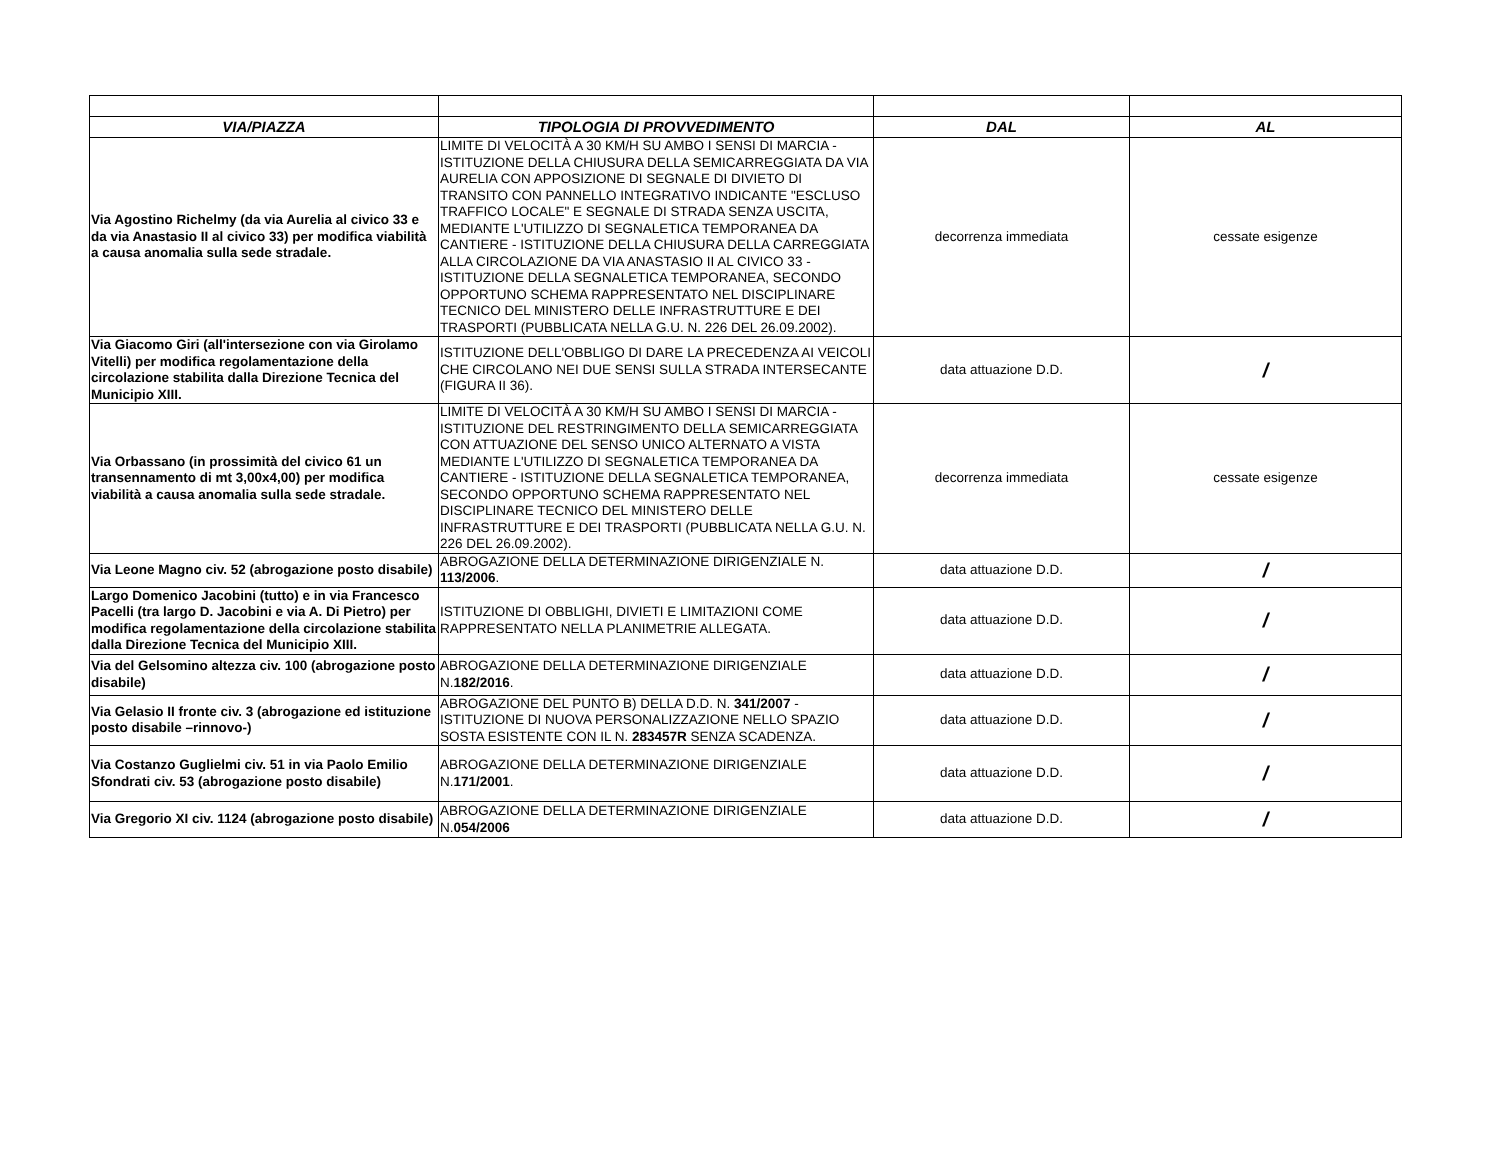| VIA/PIAZZA | TIPOLOGIA DI PROVVEDIMENTO | DAL | AL |
| --- | --- | --- | --- |
| Via Agostino Richelmy (da via Aurelia al civico 33 e da via Anastasio II al civico 33) per modifica viabilità a causa anomalia sulla sede stradale. | LIMITE DI VELOCITÀ A 30 KM/H SU AMBO I SENSI DI MARCIA - ISTITUZIONE DELLA CHIUSURA DELLA SEMICARREGGIATA DA VIA AURELIA CON APPOSIZIONE DI SEGNALE DI DIVIETO DI TRANSITO CON PANNELLO INTEGRATIVO INDICANTE "ESCLUSO TRAFFICO LOCALE" E SEGNALE DI STRADA SENZA USCITA, MEDIANTE L'UTILIZZO DI SEGNALETICA TEMPORANEA DA CANTIERE - ISTITUZIONE DELLA CHIUSURA DELLA CARREGGIATA ALLA CIRCOLAZIONE DA VIA ANASTASIO II AL CIVICO 33 -ISTITUZIONE DELLA SEGNALETICA TEMPORANEA, SECONDO OPPORTUNO SCHEMA RAPPRESENTATO NEL DISCIPLINARE TECNICO DEL MINISTERO DELLE INFRASTRUTTURE E DEI TRASPORTI (PUBBLICATA NELLA G.U. N. 226 DEL 26.09.2002). | decorrenza immediata | cessate esigenze |
| Via Giacomo Giri (all'intersezione con via Girolamo Vitelli) per modifica regolamentazione della circolazione stabilita dalla Direzione Tecnica del Municipio XIII. | ISTITUZIONE DELL'OBBLIGO DI DARE LA PRECEDENZA AI VEICOLI CHE CIRCOLANO NEI DUE SENSI SULLA STRADA INTERSECANTE (FIGURA II 36). | data attuazione D.D. | / |
| Via Orbassano (in prossimità del civico 61 un transennamento di mt 3,00x4,00) per modifica viabilità a causa anomalia sulla sede stradale. | LIMITE DI VELOCITÀ A 30 KM/H SU AMBO I SENSI DI MARCIA - ISTITUZIONE DEL RESTRINGIMENTO DELLA SEMICARREGGIATA CON ATTUAZIONE DEL SENSO UNICO ALTERNATO A VISTA MEDIANTE L'UTILIZZO DI SEGNALETICA TEMPORANEA DA CANTIERE - ISTITUZIONE DELLA SEGNALETICA TEMPORANEA, SECONDO OPPORTUNO SCHEMA RAPPRESENTATO NEL DISCIPLINARE TECNICO DEL MINISTERO DELLE INFRASTRUTTURE E DEI TRASPORTI (PUBBLICATA NELLA G.U. N. 226 DEL 26.09.2002). | decorrenza immediata | cessate esigenze |
| Via Leone Magno civ. 52 (abrogazione posto disabile) | ABROGAZIONE DELLA DETERMINAZIONE DIRIGENZIALE N. 113/2006 . | data attuazione D.D. | / |
| Largo Domenico Jacobini (tutto) e in via Francesco Pacelli (tra largo D. Jacobini e via A. Di Pietro) per modifica regolamentazione della circolazione stabilita dalla Direzione Tecnica del Municipio XIII. | ISTITUZIONE DI OBBLIGHI, DIVIETI E LIMITAZIONI COME RAPPRESENTATO NELLA PLANIMETRIE ALLEGATA. | data attuazione D.D. | / |
| Via del Gelsomino altezza civ. 100 (abrogazione posto disabile) | ABROGAZIONE DELLA DETERMINAZIONE DIRIGENZIALE N. 182/2016 . | data attuazione D.D. | / |
| Via Gelasio II fronte civ. 3 (abrogazione ed istituzione posto disabile –rinnovo-) | ABROGAZIONE DEL PUNTO B) DELLA D.D. N. 341/2007 - ISTITUZIONE DI NUOVA PERSONALIZZAZIONE NELLO SPAZIO SOSTA ESISTENTE CON IL N. 283457R SENZA SCADENZA. | data attuazione D.D. | / |
| Via Costanzo Guglielmi civ. 51 in via Paolo Emilio Sfondrati civ. 53 (abrogazione posto disabile) | ABROGAZIONE DELLA DETERMINAZIONE DIRIGENZIALE N. 171/2001 . | data attuazione D.D. | / |
| Via Gregorio XI civ. 1124 (abrogazione posto disabile) | ABROGAZIONE DELLA DETERMINAZIONE DIRIGENZIALE N. 054/2006 | data attuazione D.D. | / |